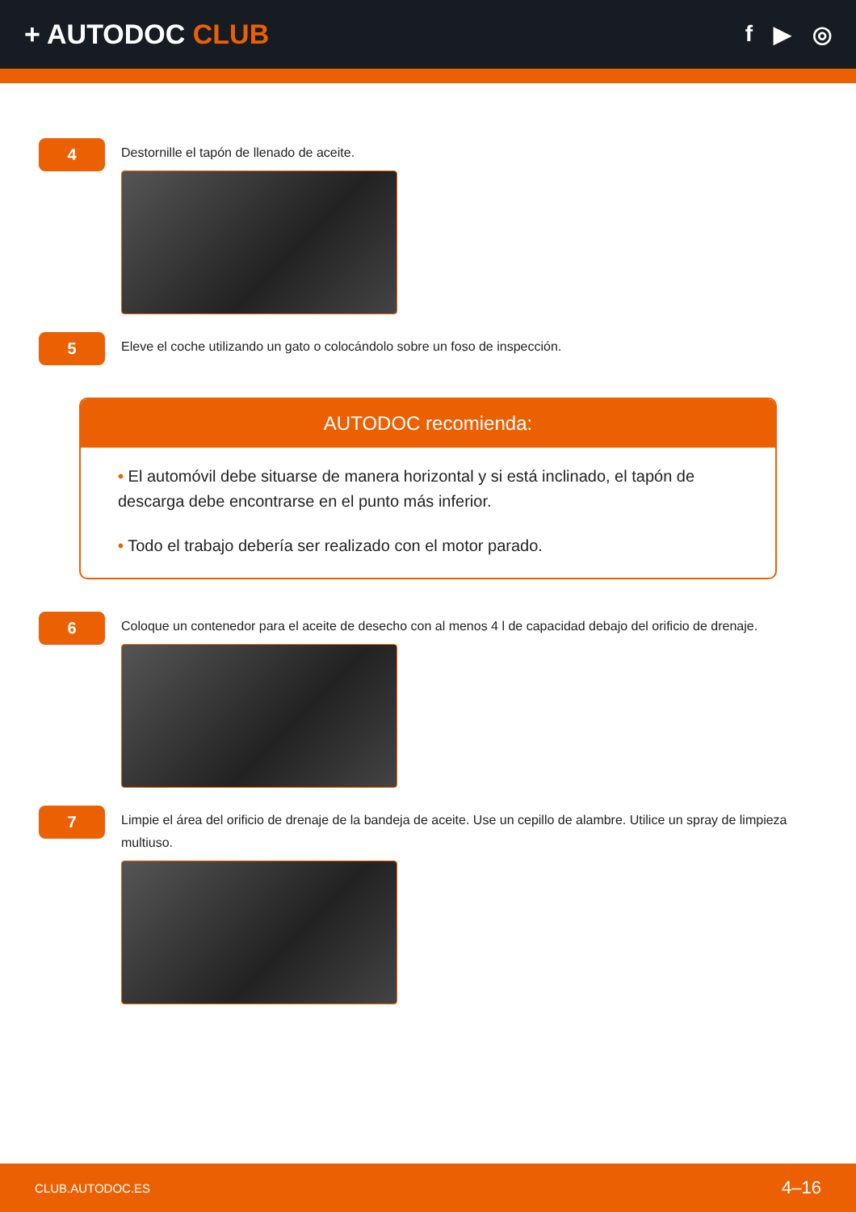+ AUTODOC CLUB
f ▶ ◎
4
Destornille el tapón de llenado de aceite.
5
Eleve el coche utilizando un gato o colocándolo sobre un foso de inspección.
AUTODOC recomienda:
• El automóvil debe situarse de manera horizontal y si está inclinado, el tapón de descarga debe encontrarse en el punto más inferior.
• Todo el trabajo debería ser realizado con el motor parado.
6
Coloque un contenedor para el aceite de desecho con al menos 4 l de capacidad debajo del orificio de drenaje.
7
Limpie el área del orificio de drenaje de la bandeja de aceite. Use un cepillo de alambre. Utilice un spray de limpieza multiuso.
CLUB.AUTODOC.ES 4–16